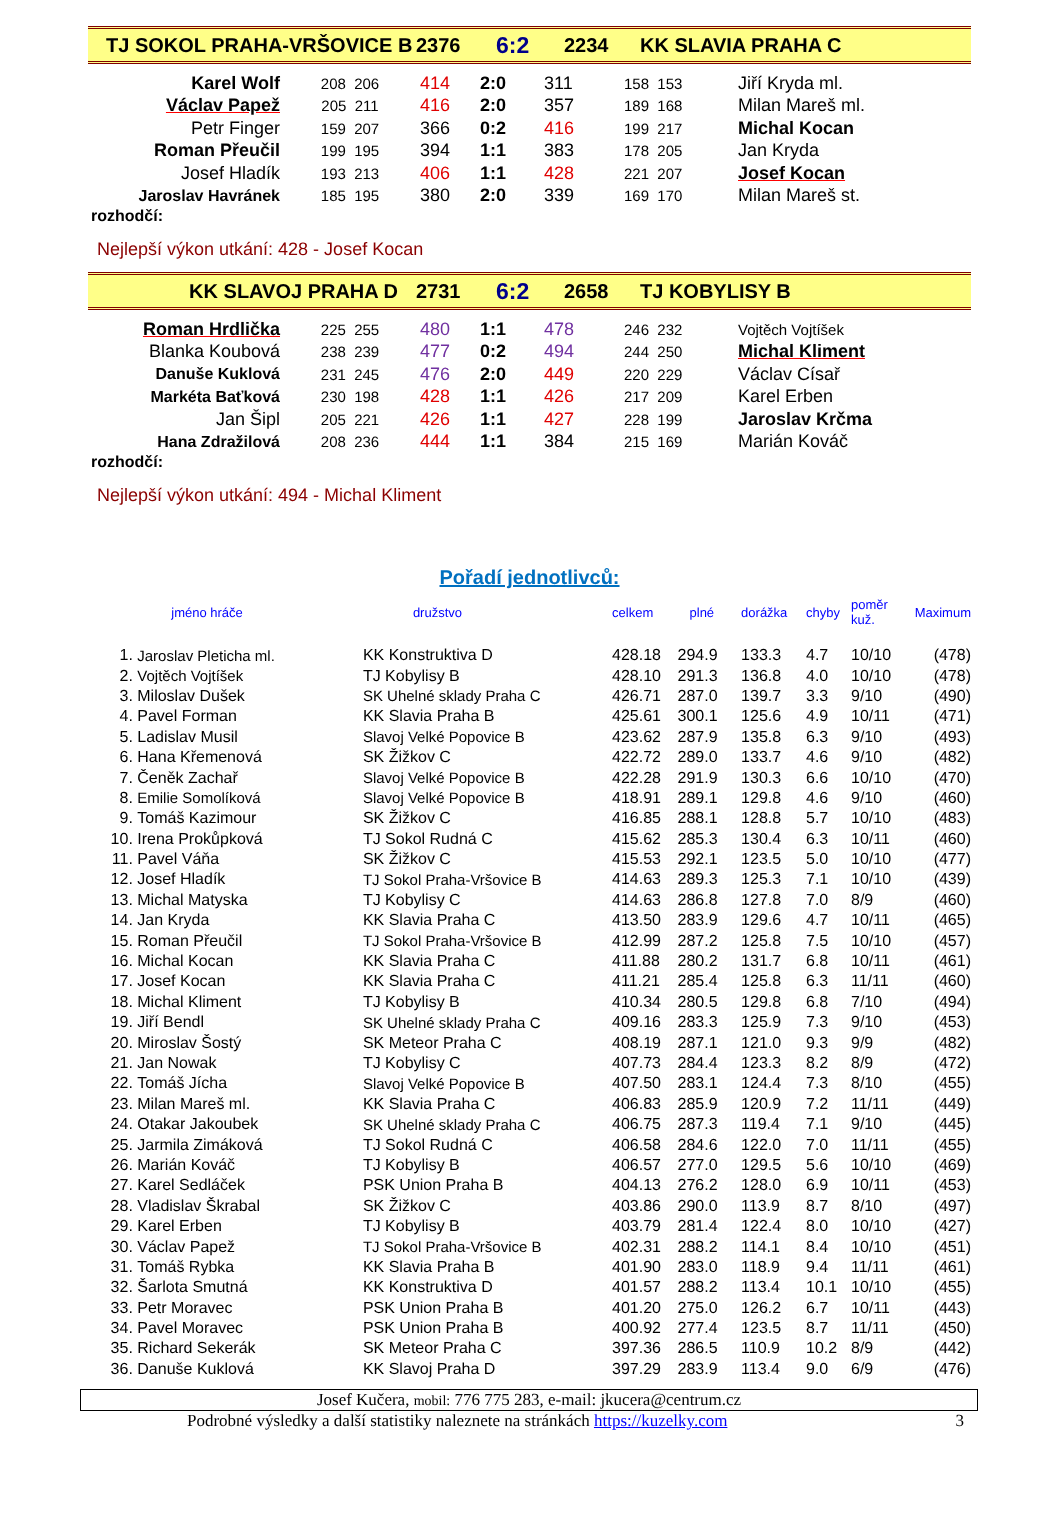TJ SOKOL PRAHA-VRŠOVICE B 2376 6:2 2234 KK SLAVIA PRAHA C
| Karel Wolf | 208 206 | 414 | 2:0 | 311 | 158 153 | Jiří Kryda ml. |
| Václav Papež | 205 211 | 416 | 2:0 | 357 | 189 168 | Milan Mareš ml. |
| Petr Finger | 159 207 | 366 | 0:2 | 416 | 199 217 | Michal Kocan |
| Roman Přeučil | 199 195 | 394 | 1:1 | 383 | 178 205 | Jan Kryda |
| Josef Hladík | 193 213 | 406 | 1:1 | 428 | 221 207 | Josef Kocan |
| Jaroslav Havránek | 185 195 | 380 | 2:0 | 339 | 169 170 | Milan Mareš st. |
rozhodčí:
Nejlepší výkon utkání: 428 - Josef Kocan
KK SLAVOJ PRAHA D 2731 6:2 2658 TJ KOBYLISY B
| Roman Hrdlička | 225 255 | 480 | 1:1 | 478 | 246 232 | Vojtěch Vojtíšek |
| Blanka Koubová | 238 239 | 477 | 0:2 | 494 | 244 250 | Michal Kliment |
| Danuše Kuklová | 231 245 | 476 | 2:0 | 449 | 220 229 | Václav Císař |
| Markéta Baťková | 230 198 | 428 | 1:1 | 426 | 217 209 | Karel Erben |
| Jan Šipl | 205 221 | 426 | 1:1 | 427 | 228 199 | Jaroslav Krčma |
| Hana Zdražilová | 208 236 | 444 | 1:1 | 384 | 215 169 | Marián Kováč |
rozhodčí:
Nejlepší výkon utkání: 494 - Michal Kliment
Pořadí jednotlivců:
| | jméno hráče | družstvo | celkem | plné | dorážka | chyby | poměr kuž. | Maximum |
| 1. | Jaroslav Pleticha ml. | KK Konstruktiva D | 428.18 | 294.9 | 133.3 | 4.7 | 10/10 | (478) |
| 2. | Vojtěch Vojtíšek | TJ Kobylisy B | 428.10 | 291.3 | 136.8 | 4.0 | 10/10 | (478) |
| 3. | Miloslav Dušek | SK Uhelné sklady Praha C | 426.71 | 287.0 | 139.7 | 3.3 | 9/10 | (490) |
| 4. | Pavel Forman | KK Slavia Praha B | 425.61 | 300.1 | 125.6 | 4.9 | 10/11 | (471) |
| 5. | Ladislav Musil | Slavoj Velké Popovice B | 423.62 | 287.9 | 135.8 | 6.3 | 9/10 | (493) |
| 6. | Hana Křemenová | SK Žižkov C | 422.72 | 289.0 | 133.7 | 4.6 | 9/10 | (482) |
| 7. | Čeněk Zachař | Slavoj Velké Popovice B | 422.28 | 291.9 | 130.3 | 6.6 | 10/10 | (470) |
| 8. | Emilie Somolíková | Slavoj Velké Popovice B | 418.91 | 289.1 | 129.8 | 4.6 | 9/10 | (460) |
| 9. | Tomáš Kazimour | SK Žižkov C | 416.85 | 288.1 | 128.8 | 5.7 | 10/10 | (483) |
| 10. | Irena Prokůpková | TJ Sokol Rudná C | 415.62 | 285.3 | 130.4 | 6.3 | 10/11 | (460) |
| 11. | Pavel Váňa | SK Žižkov C | 415.53 | 292.1 | 123.5 | 5.0 | 10/10 | (477) |
| 12. | Josef Hladík | TJ Sokol Praha-Vršovice B | 414.63 | 289.3 | 125.3 | 7.1 | 10/10 | (439) |
| 13. | Michal Matyska | TJ Kobylisy C | 414.63 | 286.8 | 127.8 | 7.0 | 8/9 | (460) |
| 14. | Jan Kryda | KK Slavia Praha C | 413.50 | 283.9 | 129.6 | 4.7 | 10/11 | (465) |
| 15. | Roman Přeučil | TJ Sokol Praha-Vršovice B | 412.99 | 287.2 | 125.8 | 7.5 | 10/10 | (457) |
| 16. | Michal Kocan | KK Slavia Praha C | 411.88 | 280.2 | 131.7 | 6.8 | 10/11 | (461) |
| 17. | Josef Kocan | KK Slavia Praha C | 411.21 | 285.4 | 125.8 | 6.3 | 11/11 | (460) |
| 18. | Michal Kliment | TJ Kobylisy B | 410.34 | 280.5 | 129.8 | 6.8 | 7/10 | (494) |
| 19. | Jiří Bendl | SK Uhelné sklady Praha C | 409.16 | 283.3 | 125.9 | 7.3 | 9/10 | (453) |
| 20. | Miroslav Šostý | SK Meteor Praha C | 408.19 | 287.1 | 121.0 | 9.3 | 9/9 | (482) |
| 21. | Jan Nowak | TJ Kobylisy C | 407.73 | 284.4 | 123.3 | 8.2 | 8/9 | (472) |
| 22. | Tomáš Jícha | Slavoj Velké Popovice B | 407.50 | 283.1 | 124.4 | 7.3 | 8/10 | (455) |
| 23. | Milan Mareš ml. | KK Slavia Praha C | 406.83 | 285.9 | 120.9 | 7.2 | 11/11 | (449) |
| 24. | Otakar Jakoubek | SK Uhelné sklady Praha C | 406.75 | 287.3 | 119.4 | 7.1 | 9/10 | (445) |
| 25. | Jarmila Zimáková | TJ Sokol Rudná C | 406.58 | 284.6 | 122.0 | 7.0 | 11/11 | (455) |
| 26. | Marián Kováč | TJ Kobylisy B | 406.57 | 277.0 | 129.5 | 5.6 | 10/10 | (469) |
| 27. | Karel Sedláček | PSK Union Praha B | 404.13 | 276.2 | 128.0 | 6.9 | 10/11 | (453) |
| 28. | Vladislav Škrabal | SK Žižkov C | 403.86 | 290.0 | 113.9 | 8.7 | 8/10 | (497) |
| 29. | Karel Erben | TJ Kobylisy B | 403.79 | 281.4 | 122.4 | 8.0 | 10/10 | (427) |
| 30. | Václav Papež | TJ Sokol Praha-Vršovice B | 402.31 | 288.2 | 114.1 | 8.4 | 10/10 | (451) |
| 31. | Tomáš Rybka | KK Slavia Praha B | 401.90 | 283.0 | 118.9 | 9.4 | 11/11 | (461) |
| 32. | Šarlota Smutná | KK Konstruktiva D | 401.57 | 288.2 | 113.4 | 10.1 | 10/10 | (455) |
| 33. | Petr Moravec | PSK Union Praha B | 401.20 | 275.0 | 126.2 | 6.7 | 10/11 | (443) |
| 34. | Pavel Moravec | PSK Union Praha B | 400.92 | 277.4 | 123.5 | 8.7 | 11/11 | (450) |
| 35. | Richard Sekerák | SK Meteor Praha C | 397.36 | 286.5 | 110.9 | 10.2 | 8/9 | (442) |
| 36. | Danuše Kuklová | KK Slavoj Praha D | 397.29 | 283.9 | 113.4 | 9.0 | 6/9 | (476) |
Josef Kučera, mobil: 776 775 283, e-mail: jkucera@centrum.cz
Podrobné výsledky a další statistiky naleznete na stránkách https://kuzelky.com 3